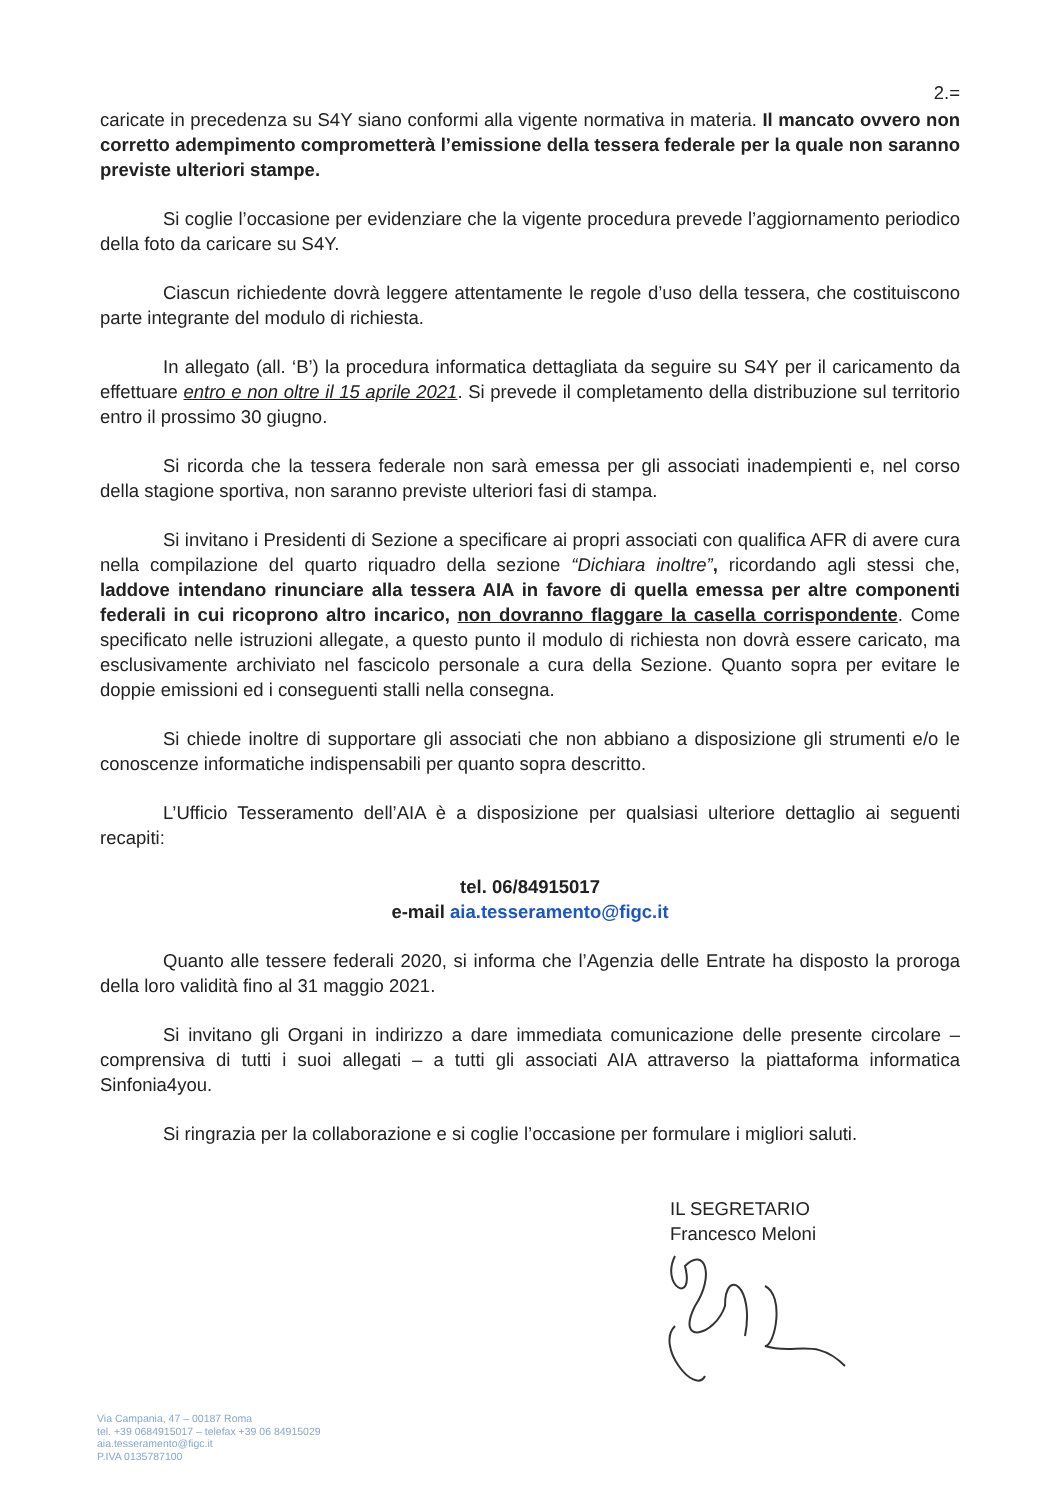2.=
caricate in precedenza su S4Y siano conformi alla vigente normativa in materia. Il mancato ovvero non corretto adempimento comprometterà l’emissione della tessera federale per la quale non saranno previste ulteriori stampe.
Si coglie l’occasione per evidenziare che la vigente procedura prevede l’aggiornamento periodico della foto da caricare su S4Y.
Ciascun richiedente dovrà leggere attentamente le regole d’uso della tessera, che costituiscono parte integrante del modulo di richiesta.
In allegato (all. ‘B’) la procedura informatica dettagliata da seguire su S4Y per il caricamento da effettuare entro e non oltre il 15 aprile 2021. Si prevede il completamento della distribuzione sul territorio entro il prossimo 30 giugno.
Si ricorda che la tessera federale non sarà emessa per gli associati inadempienti e, nel corso della stagione sportiva, non saranno previste ulteriori fasi di stampa.
Si invitano i Presidenti di Sezione a specificare ai propri associati con qualifica AFR di avere cura nella compilazione del quarto riquadro della sezione “Dichiara inoltre”, ricordando agli stessi che, laddove intendano rinunciare alla tessera AIA in favore di quella emessa per altre componenti federali in cui ricoprono altro incarico, non dovranno flaggare la casella corrispondente. Come specificato nelle istruzioni allegate, a questo punto il modulo di richiesta non dovrà essere caricato, ma esclusivamente archiviato nel fascicolo personale a cura della Sezione. Quanto sopra per evitare le doppie emissioni ed i conseguenti stalli nella consegna.
Si chiede inoltre di supportare gli associati che non abbiano a disposizione gli strumenti e/o le conoscenze informatiche indispensabili per quanto sopra descritto.
L’Ufficio Tesseramento dell’AIA è a disposizione per qualsiasi ulteriore dettaglio ai seguenti recapiti:
tel. 06/84915017
e-mail aia.tesseramento@figc.it
Quanto alle tessere federali 2020, si informa che l’Agenzia delle Entrate ha disposto la proroga della loro validità fino al 31 maggio 2021.
Si invitano gli Organi in indirizzo a dare immediata comunicazione delle presente circolare – comprensiva di tutti i suoi allegati – a tutti gli associati AIA attraverso la piattaforma informatica Sinfonia4you.
Si ringrazia per la collaborazione e si coglie l’occasione per formulare i migliori saluti.
IL SEGRETARIO
Francesco Meloni
Via Campania, 47 – 00187 Roma
tel. +39 0684915017 – telefax +39 06 84915029
aia.tesseramento@figc.it
P.IVA 0135787100